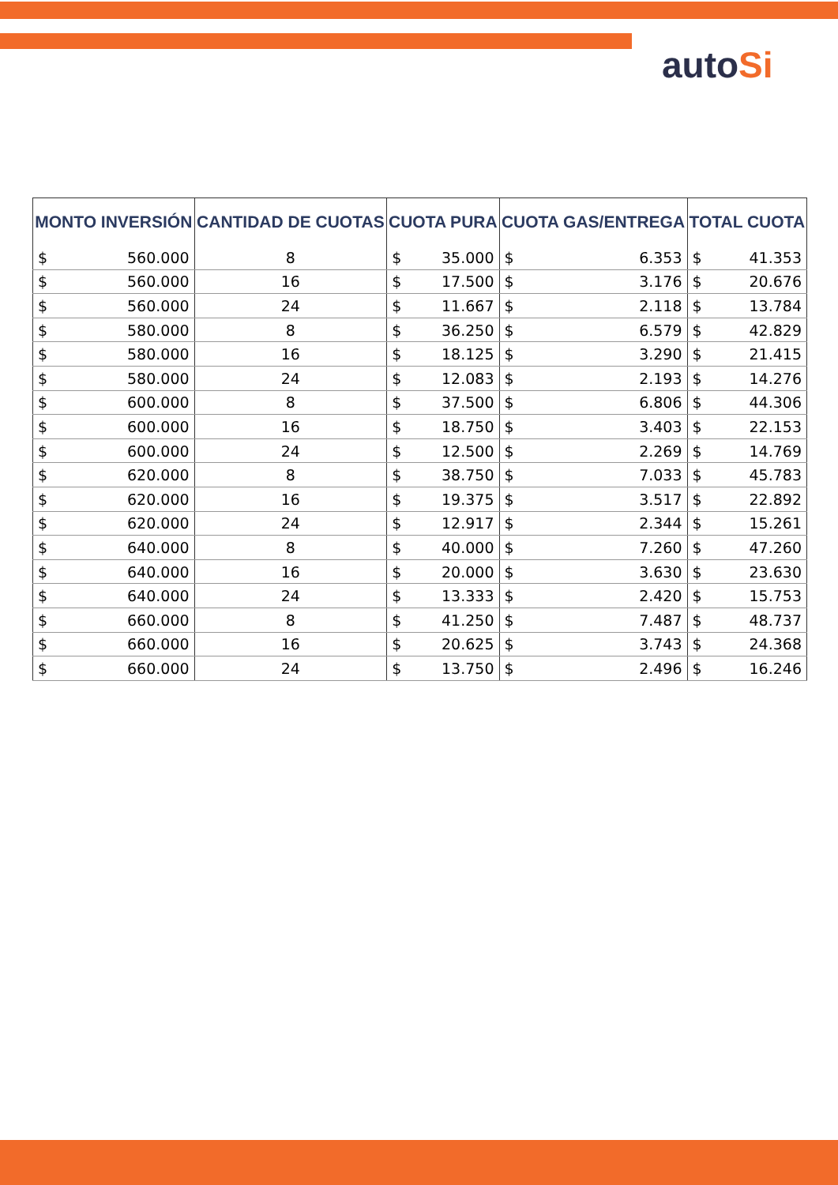autoSi
| MONTO INVERSIÓN | | CANTIDAD DE CUOTAS | CUOTA PURA | | CUOTA GAS/ENTREGA | | TOTAL CUOTA | |
| --- | --- | --- | --- | --- | --- | --- | --- | --- |
| $ | 560.000 | 8 | $ | 35.000 | $ | 6.353 | $ | 41.353 |
| $ | 560.000 | 16 | $ | 17.500 | $ | 3.176 | $ | 20.676 |
| $ | 560.000 | 24 | $ | 11.667 | $ | 2.118 | $ | 13.784 |
| $ | 580.000 | 8 | $ | 36.250 | $ | 6.579 | $ | 42.829 |
| $ | 580.000 | 16 | $ | 18.125 | $ | 3.290 | $ | 21.415 |
| $ | 580.000 | 24 | $ | 12.083 | $ | 2.193 | $ | 14.276 |
| $ | 600.000 | 8 | $ | 37.500 | $ | 6.806 | $ | 44.306 |
| $ | 600.000 | 16 | $ | 18.750 | $ | 3.403 | $ | 22.153 |
| $ | 600.000 | 24 | $ | 12.500 | $ | 2.269 | $ | 14.769 |
| $ | 620.000 | 8 | $ | 38.750 | $ | 7.033 | $ | 45.783 |
| $ | 620.000 | 16 | $ | 19.375 | $ | 3.517 | $ | 22.892 |
| $ | 620.000 | 24 | $ | 12.917 | $ | 2.344 | $ | 15.261 |
| $ | 640.000 | 8 | $ | 40.000 | $ | 7.260 | $ | 47.260 |
| $ | 640.000 | 16 | $ | 20.000 | $ | 3.630 | $ | 23.630 |
| $ | 640.000 | 24 | $ | 13.333 | $ | 2.420 | $ | 15.753 |
| $ | 660.000 | 8 | $ | 41.250 | $ | 7.487 | $ | 48.737 |
| $ | 660.000 | 16 | $ | 20.625 | $ | 3.743 | $ | 24.368 |
| $ | 660.000 | 24 | $ | 13.750 | $ | 2.496 | $ | 16.246 |